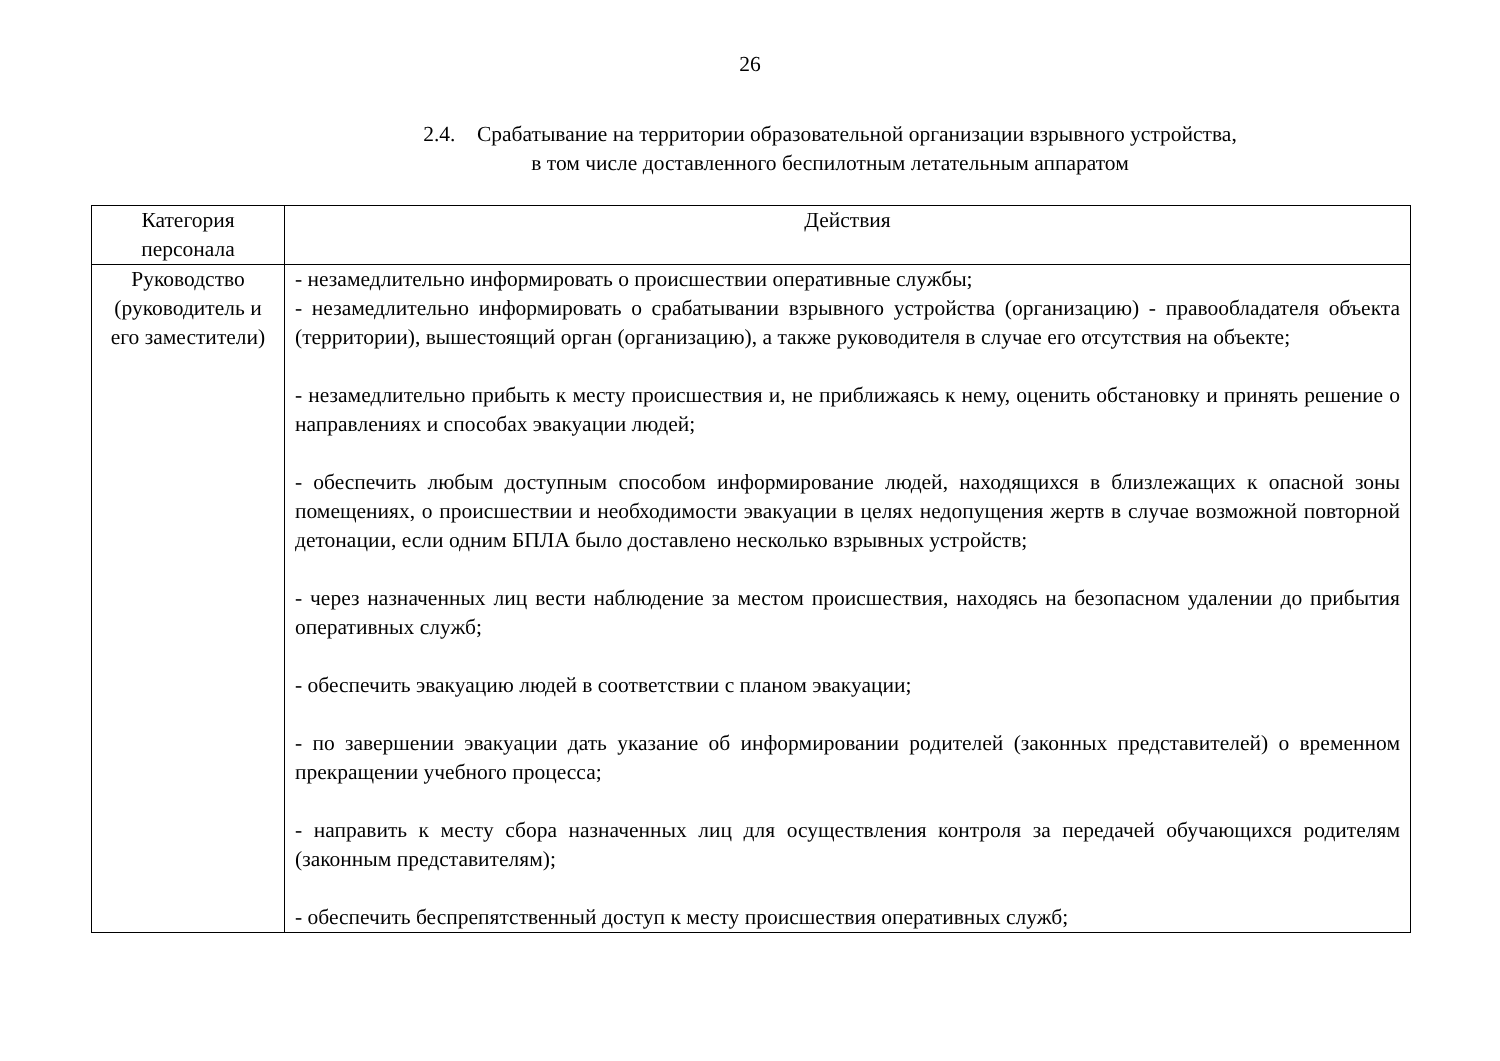26
2.4. Срабатывание на территории образовательной организации взрывного устройства,
в том числе доставленного беспилотным летательным аппаратом
| Категория персонала | Действия |
| --- | --- |
| Руководство (руководитель и его заместители) | - незамедлительно информировать о происшествии оперативные службы; - незамедлительно информировать о срабатывании взрывного устройства (организацию) - правообладателя объекта (территории), вышестоящий орган (организацию), а также руководителя в случае его отсутствия на объекте; - незамедлительно прибыть к месту происшествия и, не приближаясь к нему, оценить обстановку и принять решение о направлениях и способах эвакуации людей; - обеспечить любым доступным способом информирование людей, находящихся в близлежащих к опасной зоны помещениях, о происшествии и необходимости эвакуации в целях недопущения жертв в случае возможной повторной детонации, если одним БПЛА было доставлено несколько взрывных устройств; - через назначенных лиц вести наблюдение за местом происшествия, находясь на безопасном удалении до прибытия оперативных служб; - обеспечить эвакуацию людей в соответствии с планом эвакуации; - по завершении эвакуации дать указание об информировании родителей (законных представителей) о временном прекращении учебного процесса; - направить к месту сбора назначенных лиц для осуществления контроля за передачей обучающихся родителям (законным представителям); - обеспечить беспрепятственный доступ к месту происшествия оперативных служб; |